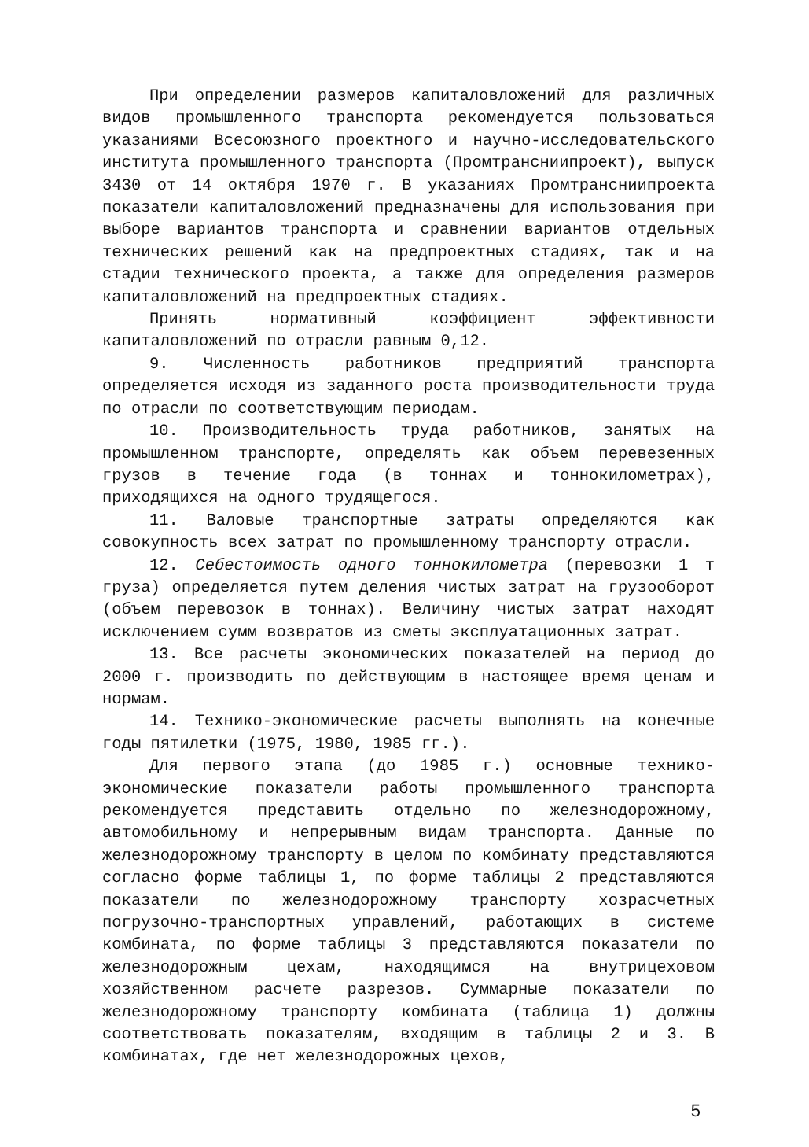При определении размеров капиталовложений для различных видов промышленного транспорта рекомендуется пользоваться указаниями Всесоюзного проектного и научно-исследовательского института промышленного транспорта (Промтрансниипроект), выпуск 3430 от 14 октября 1970 г. В указаниях Промтрансниипроекта показатели капиталовложений предназначены для использования при выборе вариантов транспорта и сравнении вариантов отдельных технических решений как на предпроектных стадиях, так и на стадии технического проекта, а также для определения размеров капиталовложений на предпроектных стадиях.
Принять нормативный коэффициент эффективности капиталовложений по отрасли равным 0,12.
9. Численность работников предприятий транспорта определяется исходя из заданного роста производительности труда по отрасли по соответствующим периодам.
10. Производительность труда работников, занятых на промышленном транспорте, определять как объем перевезенных грузов в течение года (в тоннах и тоннокилометрах), приходящихся на одного трудящегося.
11. Валовые транспортные затраты определяются как совокупность всех затрат по промышленному транспорту отрасли.
12. Себестоимость одного тоннокилометра (перевозки 1 т груза) определяется путем деления чистых затрат на грузооборот (объем перевозок в тоннах). Величину чистых затрат находят исключением сумм возвратов из сметы эксплуатационных затрат.
13. Все расчеты экономических показателей на период до 2000 г. производить по действующим в настоящее время ценам и нормам.
14. Технико-экономические расчеты выполнять на конечные годы пятилетки (1975, 1980, 1985 гг.).
Для первого этапа (до 1985 г.) основные технико-экономические показатели работы промышленного транспорта рекомендуется представить отдельно по железнодорожному, автомобильному и непрерывным видам транспорта. Данные по железнодорожному транспорту в целом по комбинату представляются согласно форме таблицы 1, по форме таблицы 2 представляются показатели по железнодорожному транспорту хозрасчетных погрузочно-транспортных управлений, работающих в системе комбината, по форме таблицы 3 представляются показатели по железнодорожным цехам, находящимся на внутрицеховом хозяйственном расчете разрезов. Суммарные показатели по железнодорожному транспорту комбината (таблица 1) должны соответствовать показателям, входящим в таблицы 2 и 3. В комбинатах, где нет железнодорожных цехов,
5